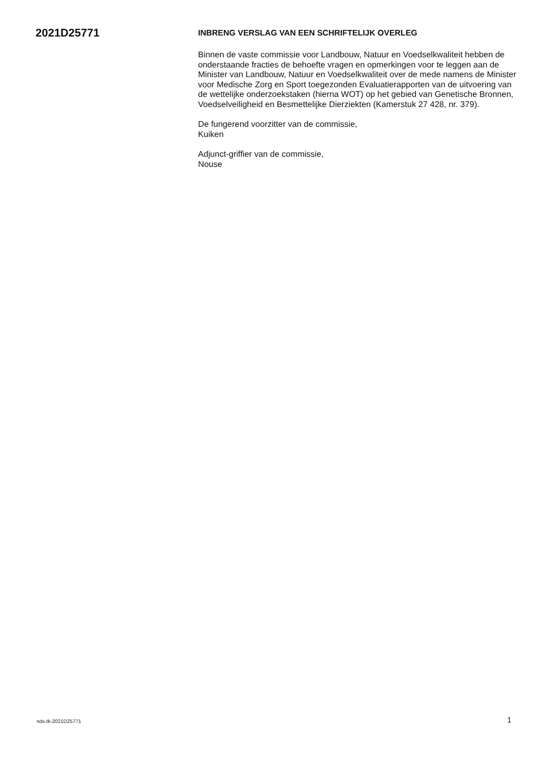2021D25771
INBRENG VERSLAG VAN EEN SCHRIFTELIJK OVERLEG
Binnen de vaste commissie voor Landbouw, Natuur en Voedselkwaliteit hebben de onderstaande fracties de behoefte vragen en opmerkingen voor te leggen aan de Minister van Landbouw, Natuur en Voedselkwaliteit over de mede namens de Minister voor Medische Zorg en Sport toegezonden Evaluatierapporten van de uitvoering van de wettelijke onderzoekstaken (hierna WOT) op het gebied van Genetische Bronnen, Voedselveiligheid en Besmettelijke Dierziekten (Kamerstuk 27 428, nr. 379).
De fungerend voorzitter van de commissie,
Kuiken
Adjunct-griffier van de commissie,
Nouse
nds-tk-2021D25771 1